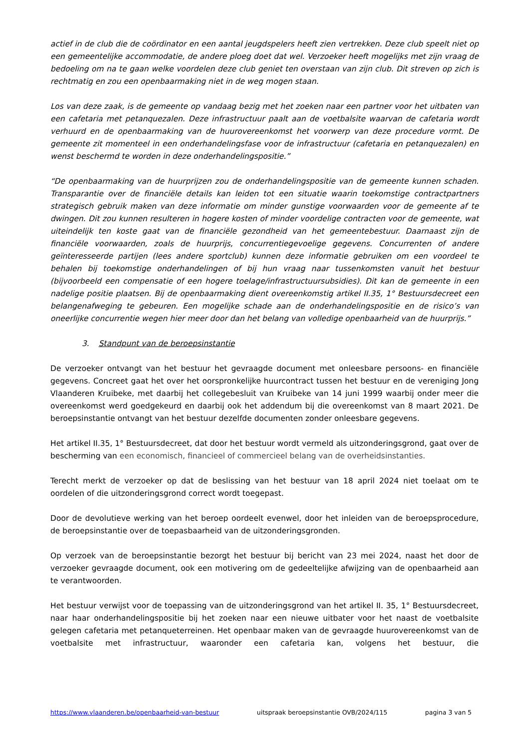actief in de club die de coördinator en een aantal jeugdspelers heeft zien vertrekken. Deze club speelt niet op een gemeentelijke accommodatie, de andere ploeg doet dat wel. Verzoeker heeft mogelijks met zijn vraag de bedoeling om na te gaan welke voordelen deze club geniet ten overstaan van zijn club. Dit streven op zich is rechtmatig en zou een openbaarmaking niet in de weg mogen staan.
Los van deze zaak, is de gemeente op vandaag bezig met het zoeken naar een partner voor het uitbaten van een cafetaria met petanquezalen. Deze infrastructuur paalt aan de voetbalsite waarvan de cafetaria wordt verhuurd en de openbaarmaking van de huurovereenkomst het voorwerp van deze procedure vormt. De gemeente zit momenteel in een onderhandelingsfase voor de infrastructuur (cafetaria en petanquezalen) en wenst beschermd te worden in deze onderhandelingspositie.”
“De openbaarmaking van de huurprijzen zou de onderhandelingspositie van de gemeente kunnen schaden. Transparantie over de financiële details kan leiden tot een situatie waarin toekomstige contractpartners strategisch gebruik maken van deze informatie om minder gunstige voorwaarden voor de gemeente af te dwingen. Dit zou kunnen resulteren in hogere kosten of minder voordelige contracten voor de gemeente, wat uiteindelijk ten koste gaat van de financiële gezondheid van het gemeentebestuur. Daarnaast zijn de financiële voorwaarden, zoals de huurprijs, concurrentiegevoelige gegevens. Concurrenten of andere geïnteresseerde partijen (lees andere sportclub) kunnen deze informatie gebruiken om een voordeel te behalen bij toekomstige onderhandelingen of bij hun vraag naar tussenkomsten vanuit het bestuur (bijvoorbeeld een compensatie of een hogere toelage/infrastructuursubsidies). Dit kan de gemeente in een nadelige positie plaatsen. Bij de openbaarmaking dient overeenkomstig artikel II.35, 1° Bestuursdecreet een belangenafweging te gebeuren. Een mogelijke schade aan de onderhandelingspositie en de risico’s van oneerlijke concurrentie wegen hier meer door dan het belang van volledige openbaarheid van de huurprijs.”
3. Standpunt van de beroepsinstantie
De verzoeker ontvangt van het bestuur het gevraagde document met onleesbare persoons- en financiële gegevens. Concreet gaat het over het oorspronkelijke huurcontract tussen het bestuur en de vereniging Jong Vlaanderen Kruibeke, met daarbij het collegebesluit van Kruibeke van 14 juni 1999 waarbij onder meer die overeenkomst werd goedgekeurd en daarbij ook het addendum bij die overeenkomst van 8 maart 2021. De beroepsinstantie ontvangt van het bestuur dezelfde documenten zonder onleesbare gegevens.
Het artikel II.35, 1° Bestuursdecreet, dat door het bestuur wordt vermeld als uitzonderingsgrond, gaat over de bescherming van een economisch, financieel of commercieel belang van de overheidsinstanties.
Terecht merkt de verzoeker op dat de beslissing van het bestuur van 18 april 2024 niet toelaat om te oordelen of die uitzonderingsgrond correct wordt toegepast.
Door de devolutieve werking van het beroep oordeelt evenwel, door het inleiden van de beroepsprocedure, de beroepsinstantie over de toepasbaarheid van de uitzonderingsgronden.
Op verzoek van de beroepsinstantie bezorgt het bestuur bij bericht van 23 mei 2024, naast het door de verzoeker gevraagde document, ook een motivering om de gedeeltelijke afwijzing van de openbaarheid aan te verantwoorden.
Het bestuur verwijst voor de toepassing van de uitzonderingsgrond van het artikel II. 35, 1° Bestuursdecreet, naar haar onderhandelingspositie bij het zoeken naar een nieuwe uitbater voor het naast de voetbalsite gelegen cafetaria met petanqueterreinen. Het openbaar maken van de gevraagde huurovereenkomst van de voetbalsite met infrastructuur, waaronder een cafetaria kan, volgens het bestuur, die
https://www.vlaanderen.be/openbaarheid-van-bestuur uitspraak beroepsinstantie OVB/2024/115 pagina 3 van 5